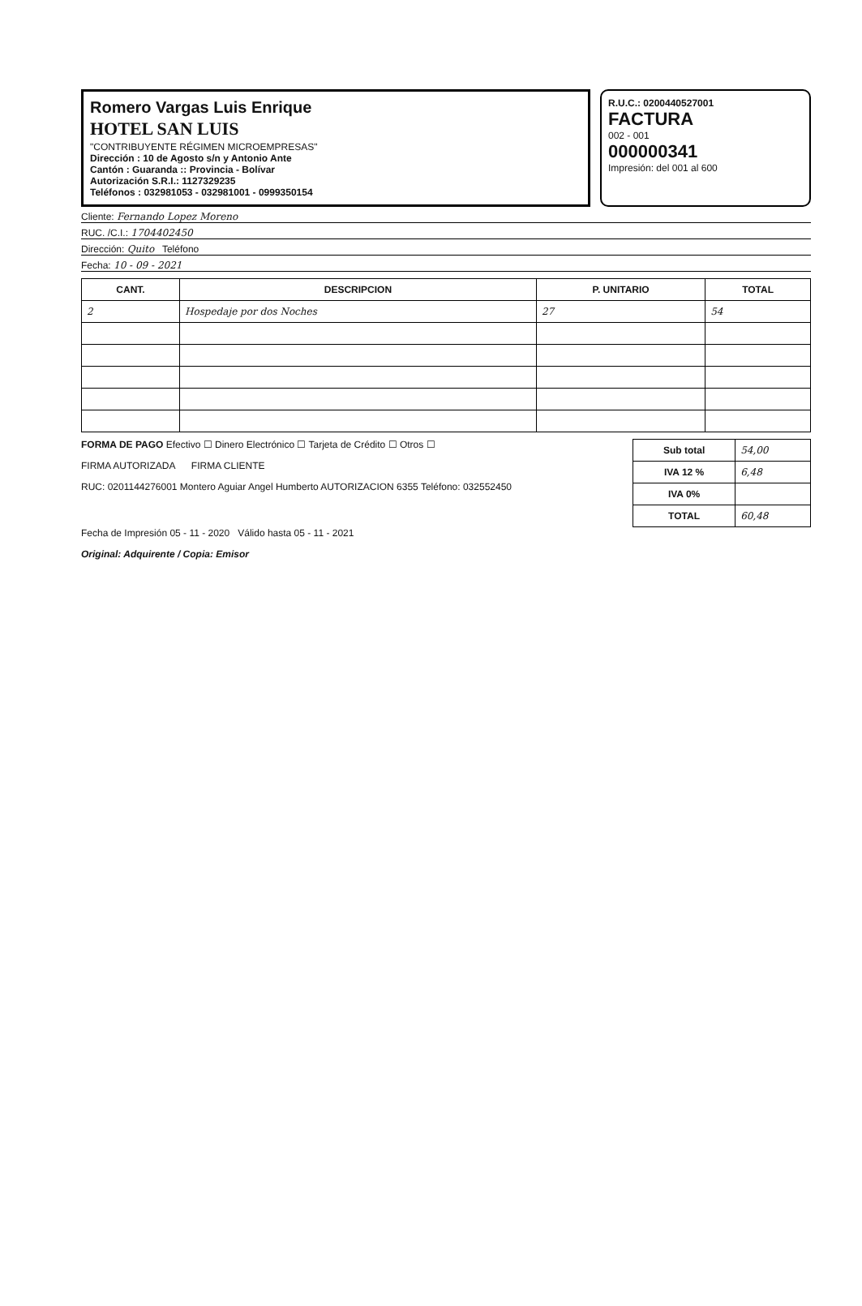Romero Vargas Luis Enrique
HOTEL SAN LUIS
"CONTRIBUYENTE RÉGIMEN MICROEMPRESAS"
Dirección : 10 de Agosto s/n y Antonio Ante
Cantón : Guaranda :: Provincia - Bolívar
Autorización S.R.I.: 1127329235
Teléfonos : 032981053 - 032981001 - 0999350154
R.U.C.: 0200440527001
FACTURA
002 - 001
000000341
Impresión: del 001 al 600
Cliente: Fernando Lopez Moreno
RUC. /C.I.: 1704402450
Dirección: Quito Teléfono
Fecha: 10 - 09 - 2021
| CANT. | DESCRIPCION | P. UNITARIO | TOTAL |
| --- | --- | --- | --- |
| 2 | Hospedaje por dos Noches | 27 | 54 |
FORMA DE PAGO Efectivo ☐ Dinero Electrónico ☐ Tarjeta de Crédito ☐ Otros ☐
FIRMA AUTORIZADA FIRMA CLIENTE
RUC: 0201144276001 Montero Aguiar Angel Humberto AUTORIZACION 6355 Teléfono: 032552450
| Sub total | 54,00 |
| IVA 12 % | 6,48 |
| IVA 0% | |
| TOTAL | 60,48 |
Fecha de Impresión 05 - 11 - 2020 Válido hasta 05 - 11 - 2021
Original: Adquirente / Copia: Emisor